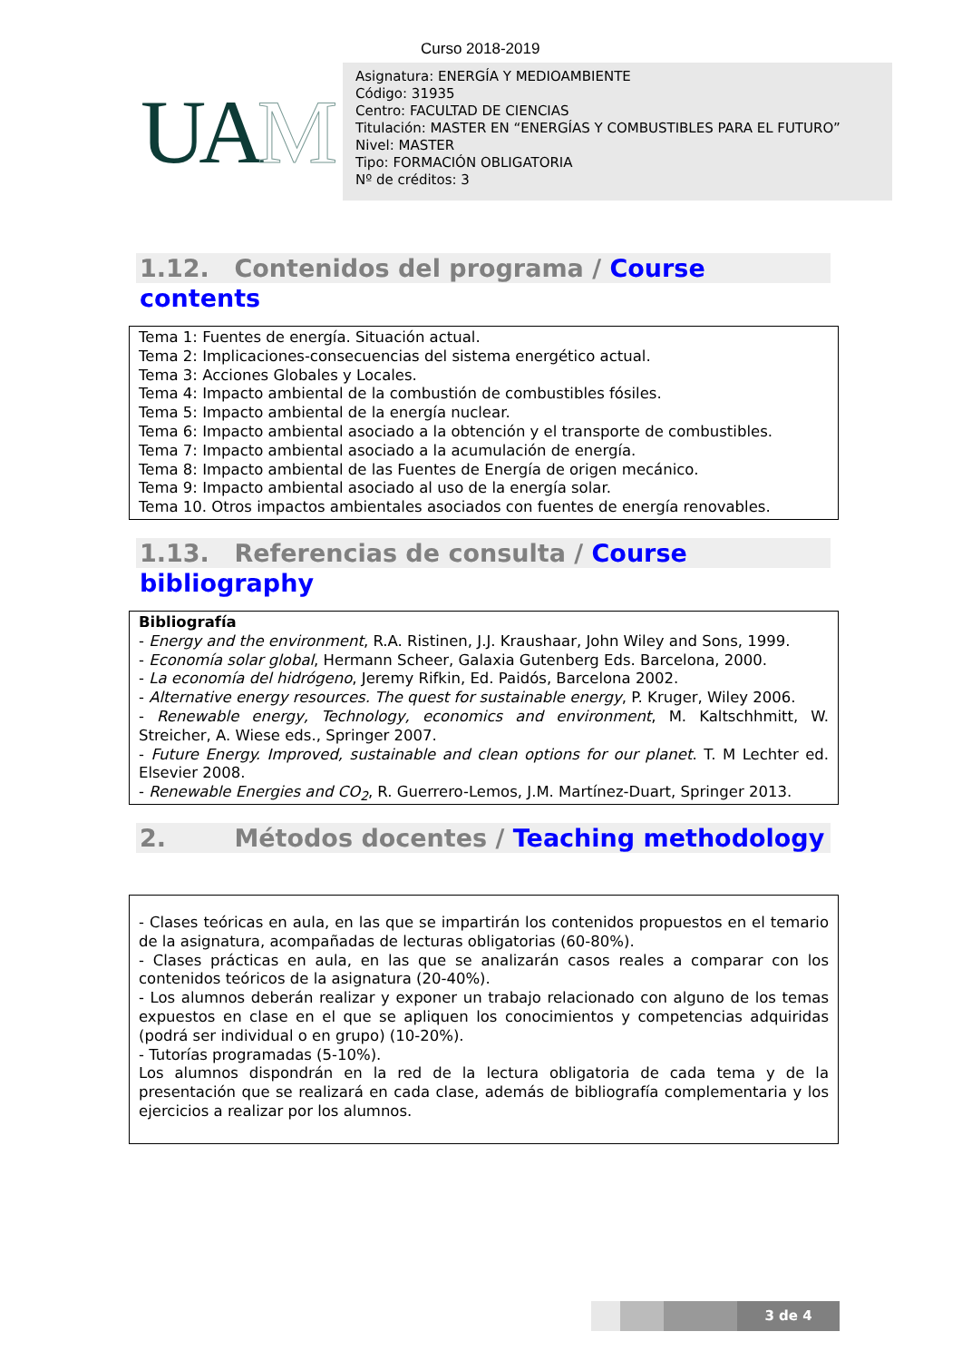Curso 2018-2019
UAM
Asignatura: ENERGÍA Y MEDIOAMBIENTE
Código: 31935
Centro: FACULTAD DE CIENCIAS
Titulación: MASTER EN “ENERGÍAS Y COMBUSTIBLES PARA EL FUTURO”
Nivel: MASTER
Tipo: FORMACIÓN OBLIGATORIA
Nº de créditos: 3
1.12. Contenidos del programa / Course contents
Tema 1: Fuentes de energía. Situación actual.
Tema 2: Implicaciones-consecuencias del sistema energético actual.
Tema 3: Acciones Globales y Locales.
Tema 4: Impacto ambiental de la combustión de combustibles fósiles.
Tema 5: Impacto ambiental de la energía nuclear.
Tema 6: Impacto ambiental asociado a la obtención y el transporte de combustibles.
Tema 7: Impacto ambiental asociado a la acumulación de energía.
Tema 8: Impacto ambiental de las Fuentes de Energía de origen mecánico.
Tema 9: Impacto ambiental asociado al uso de la energía solar.
Tema 10. Otros impactos ambientales asociados con fuentes de energía renovables.
1.13. Referencias de consulta / Course bibliography
Bibliografía
- Energy and the environment, R.A. Ristinen, J.J. Kraushaar, John Wiley and Sons, 1999.
- Economía solar global, Hermann Scheer, Galaxia Gutenberg Eds. Barcelona, 2000.
- La economía del hidrógeno, Jeremy Rifkin, Ed. Paidós, Barcelona 2002.
- Alternative energy resources. The quest for sustainable energy, P. Kruger, Wiley 2006.
- Renewable energy, Technology, economics and environment, M. Kaltschhmitt, W. Streicher, A. Wiese eds., Springer 2007.
- Future Energy. Improved, sustainable and clean options for our planet. T. M Lechter ed. Elsevier 2008.
- Renewable Energies and CO<sub>2</sub>, R. Guerrero-Lemos, J.M. Martínez-Duart, Springer 2013.
2. Métodos docentes / Teaching methodology
- Clases teóricas en aula, en las que se impartirán los contenidos propuestos en el temario de la asignatura, acompañadas de lecturas obligatorias (60-80%).
- Clases prácticas en aula, en las que se analizarán casos reales a comparar con los contenidos teóricos de la asignatura (20-40%).
- Los alumnos deberán realizar y exponer un trabajo relacionado con alguno de los temas expuestos en clase en el que se apliquen los conocimientos y competencias adquiridas (podrá ser individual o en grupo) (10-20%).
- Tutorías programadas (5-10%).
Los alumnos dispondrán en la red de la lectura obligatoria de cada tema y de la presentación que se realizará en cada clase, además de bibliografía complementaria y los ejercicios a realizar por los alumnos.
3 de 4